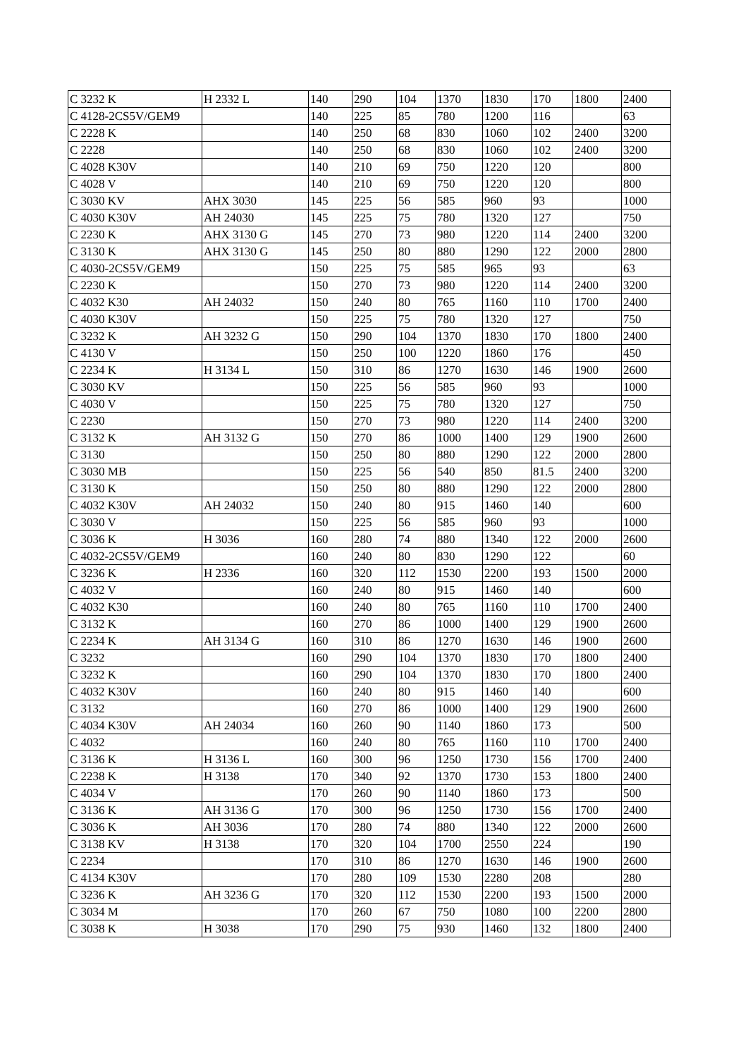| C 3232 K | H 2332 L | 140 | 290 | 104 | 1370 | 1830 | 170 | 1800 | 2400 |
| C 4128-2CS5V/GEM9 | | 140 | 225 | 85 | 780 | 1200 | 116 | | 63 |
| C 2228 K | | 140 | 250 | 68 | 830 | 1060 | 102 | 2400 | 3200 |
| C 2228 | | 140 | 250 | 68 | 830 | 1060 | 102 | 2400 | 3200 |
| C 4028 K30V | | 140 | 210 | 69 | 750 | 1220 | 120 | | 800 |
| C 4028 V | | 140 | 210 | 69 | 750 | 1220 | 120 | | 800 |
| C 3030 KV | AHX 3030 | 145 | 225 | 56 | 585 | 960 | 93 | | 1000 |
| C 4030 K30V | AH 24030 | 145 | 225 | 75 | 780 | 1320 | 127 | | 750 |
| C 2230 K | AHX 3130 G | 145 | 270 | 73 | 980 | 1220 | 114 | 2400 | 3200 |
| C 3130 K | AHX 3130 G | 145 | 250 | 80 | 880 | 1290 | 122 | 2000 | 2800 |
| C 4030-2CS5V/GEM9 | | 150 | 225 | 75 | 585 | 965 | 93 | | 63 |
| C 2230 K | | 150 | 270 | 73 | 980 | 1220 | 114 | 2400 | 3200 |
| C 4032 K30 | AH 24032 | 150 | 240 | 80 | 765 | 1160 | 110 | 1700 | 2400 |
| C 4030 K30V | | 150 | 225 | 75 | 780 | 1320 | 127 | | 750 |
| C 3232 K | AH 3232 G | 150 | 290 | 104 | 1370 | 1830 | 170 | 1800 | 2400 |
| C 4130 V | | 150 | 250 | 100 | 1220 | 1860 | 176 | | 450 |
| C 2234 K | H 3134 L | 150 | 310 | 86 | 1270 | 1630 | 146 | 1900 | 2600 |
| C 3030 KV | | 150 | 225 | 56 | 585 | 960 | 93 | | 1000 |
| C 4030 V | | 150 | 225 | 75 | 780 | 1320 | 127 | | 750 |
| C 2230 | | 150 | 270 | 73 | 980 | 1220 | 114 | 2400 | 3200 |
| C 3132 K | AH 3132 G | 150 | 270 | 86 | 1000 | 1400 | 129 | 1900 | 2600 |
| C 3130 | | 150 | 250 | 80 | 880 | 1290 | 122 | 2000 | 2800 |
| C 3030 MB | | 150 | 225 | 56 | 540 | 850 | 81.5 | 2400 | 3200 |
| C 3130 K | | 150 | 250 | 80 | 880 | 1290 | 122 | 2000 | 2800 |
| C 4032 K30V | AH 24032 | 150 | 240 | 80 | 915 | 1460 | 140 | | 600 |
| C 3030 V | | 150 | 225 | 56 | 585 | 960 | 93 | | 1000 |
| C 3036 K | H 3036 | 160 | 280 | 74 | 880 | 1340 | 122 | 2000 | 2600 |
| C 4032-2CS5V/GEM9 | | 160 | 240 | 80 | 830 | 1290 | 122 | | 60 |
| C 3236 K | H 2336 | 160 | 320 | 112 | 1530 | 2200 | 193 | 1500 | 2000 |
| C 4032 V | | 160 | 240 | 80 | 915 | 1460 | 140 | | 600 |
| C 4032 K30 | | 160 | 240 | 80 | 765 | 1160 | 110 | 1700 | 2400 |
| C 3132 K | | 160 | 270 | 86 | 1000 | 1400 | 129 | 1900 | 2600 |
| C 2234 K | AH 3134 G | 160 | 310 | 86 | 1270 | 1630 | 146 | 1900 | 2600 |
| C 3232 | | 160 | 290 | 104 | 1370 | 1830 | 170 | 1800 | 2400 |
| C 3232 K | | 160 | 290 | 104 | 1370 | 1830 | 170 | 1800 | 2400 |
| C 4032 K30V | | 160 | 240 | 80 | 915 | 1460 | 140 | | 600 |
| C 3132 | | 160 | 270 | 86 | 1000 | 1400 | 129 | 1900 | 2600 |
| C 4034 K30V | AH 24034 | 160 | 260 | 90 | 1140 | 1860 | 173 | | 500 |
| C 4032 | | 160 | 240 | 80 | 765 | 1160 | 110 | 1700 | 2400 |
| C 3136 K | H 3136 L | 160 | 300 | 96 | 1250 | 1730 | 156 | 1700 | 2400 |
| C 2238 K | H 3138 | 170 | 340 | 92 | 1370 | 1730 | 153 | 1800 | 2400 |
| C 4034 V | | 170 | 260 | 90 | 1140 | 1860 | 173 | | 500 |
| C 3136 K | AH 3136 G | 170 | 300 | 96 | 1250 | 1730 | 156 | 1700 | 2400 |
| C 3036 K | AH 3036 | 170 | 280 | 74 | 880 | 1340 | 122 | 2000 | 2600 |
| C 3138 KV | H 3138 | 170 | 320 | 104 | 1700 | 2550 | 224 | | 190 |
| C 2234 | | 170 | 310 | 86 | 1270 | 1630 | 146 | 1900 | 2600 |
| C 4134 K30V | | 170 | 280 | 109 | 1530 | 2280 | 208 | | 280 |
| C 3236 K | AH 3236 G | 170 | 320 | 112 | 1530 | 2200 | 193 | 1500 | 2000 |
| C 3034 M | | 170 | 260 | 67 | 750 | 1080 | 100 | 2200 | 2800 |
| C 3038 K | H 3038 | 170 | 290 | 75 | 930 | 1460 | 132 | 1800 | 2400 |